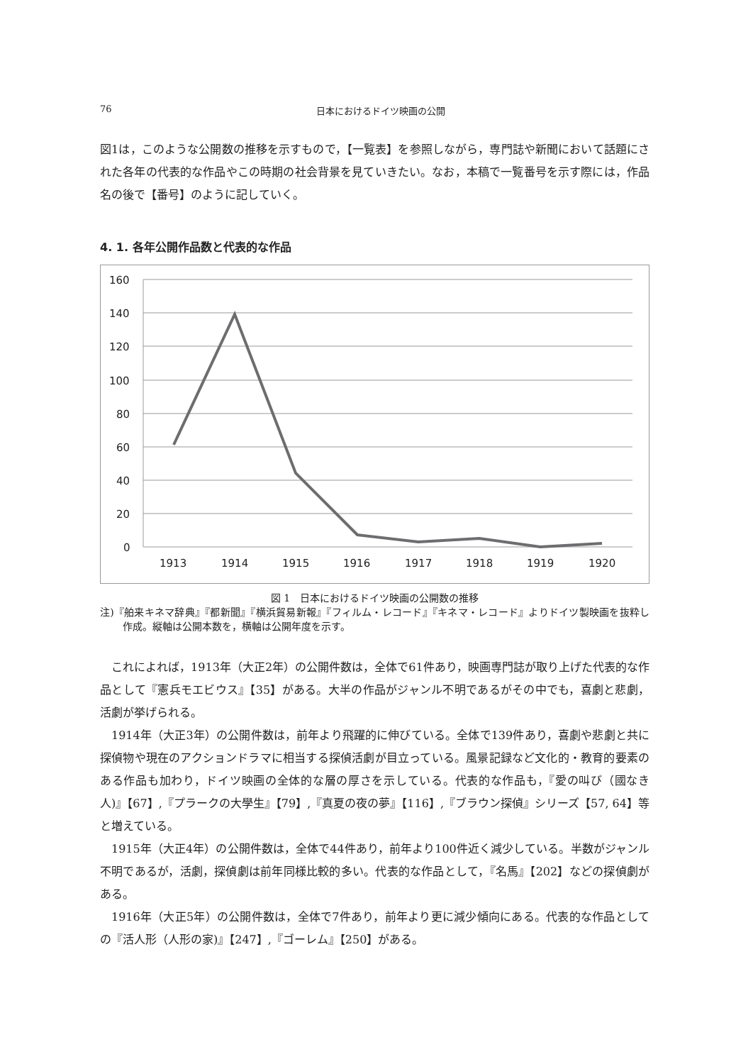76 日本におけるドイツ映画の公開
図1は，このような公開数の推移を示すもので，【一覧表】を参照しながら，専門誌や新聞において話題にされた各年の代表的な作品やこの時期の社会背景を見ていきたい。なお，本稿で一覧番号を示す際には，作品名の後で【番号】のように記していく。
4. 1. 各年公開作品数と代表的な作品
160
140
120
100
80
60
40
20
0
1913
1914
1915
1916
1917
1918
1919
1920
図 1　日本におけるドイツ映画の公開数の推移
注)『舶来キネマ辞典』『都新聞』『横浜貿易新報』『フィルム・レコード』『キネマ・レコード』よりドイツ製映画を抜粋し作成。縦軸は公開本数を，横軸は公開年度を示す。
これによれば，1913年（大正2年）の公開件数は，全体で61件あり，映画専門誌が取り上げた代表的な作品として『憲兵モエビウス』【35】がある。大半の作品がジャンル不明であるがその中でも，喜劇と悲劇，活劇が挙げられる。
1914年（大正3年）の公開件数は，前年より飛躍的に伸びている。全体で139件あり，喜劇や悲劇と共に探偵物や現在のアクションドラマに相当する探偵活劇が目立っている。風景記録など文化的・教育的要素のある作品も加わり，ドイツ映画の全体的な層の厚さを示している。代表的な作品も，『愛の叫び（國なき人)』【67】,『プラークの大學生』【79】,『真夏の夜の夢』【116】,『ブラウン探偵』シリーズ【57, 64】等と増えている。
1915年（大正4年）の公開件数は，全体で44件あり，前年より100件近く減少している。半数がジャンル不明であるが，活劇，探偵劇は前年同様比較的多い。代表的な作品として，『名馬』【202】などの探偵劇がある。
1916年（大正5年）の公開件数は，全体で7件あり，前年より更に減少傾向にある。代表的な作品としての『活人形（人形の家)』【247】,『ゴーレム』【250】がある。